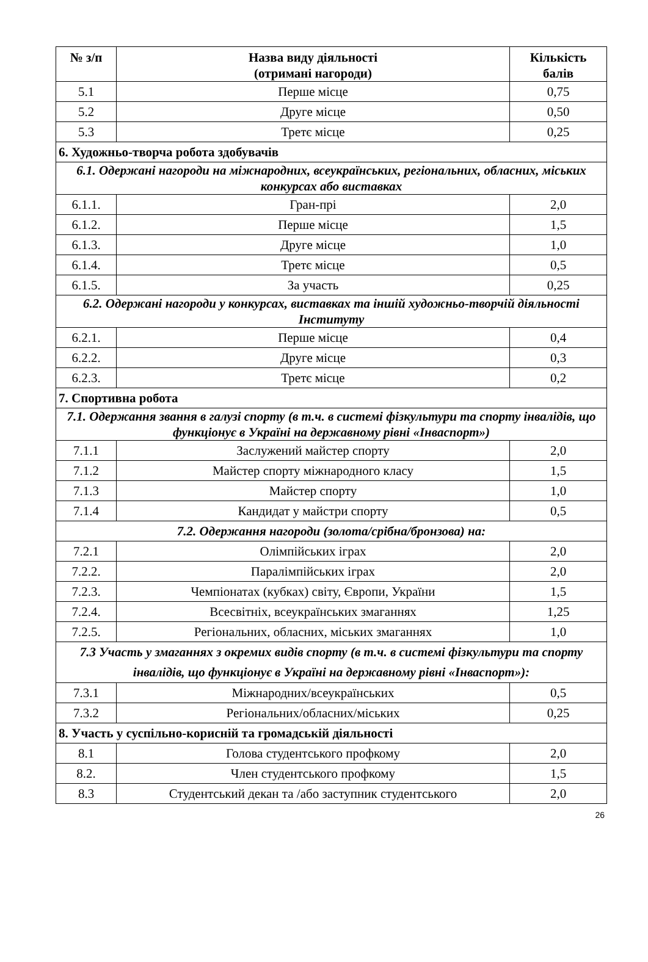| № з/п | Назва виду діяльності (отримані нагороди) | Кількість балів |
| --- | --- | --- |
| 5.1 | Перше місце | 0,75 |
| 5.2 | Друге місце | 0,50 |
| 5.3 | Третє місце | 0,25 |
| 6. Художньо-творча робота здобувачів | | |
| 6.1. Одержані нагороди на міжнародних, всеукраїнських, регіональних, обласних, міських конкурсах або виставках | | |
| 6.1.1. | Гран-прі | 2,0 |
| 6.1.2. | Перше місце | 1,5 |
| 6.1.3. | Друге місце | 1,0 |
| 6.1.4. | Третє місце | 0,5 |
| 6.1.5. | За участь | 0,25 |
| 6.2. Одержані нагороди у конкурсах, виставках та іншій художньо-творчій діяльності Інституту | | |
| 6.2.1. | Перше місце | 0,4 |
| 6.2.2. | Друге місце | 0,3 |
| 6.2.3. | Третє місце | 0,2 |
| 7. Спортивна робота | | |
| 7.1. Одержання звання в галузі спорту (в т.ч. в системі фізкультури та спорту інвалідів, що функціонує в Україні на державному рівні «Інваспорт») | | |
| 7.1.1 | Заслужений майстер спорту | 2,0 |
| 7.1.2 | Майстер спорту міжнародного класу | 1,5 |
| 7.1.3 | Майстер спорту | 1,0 |
| 7.1.4 | Кандидат у майстри спорту | 0,5 |
| 7.2. Одержання нагороди (золота/срібна/бронзова) на: | | |
| 7.2.1 | Олімпійських іграх | 2,0 |
| 7.2.2. | Паралімпійських іграх | 2,0 |
| 7.2.3. | Чемпіонатах (кубках) світу, Європи, України | 1,5 |
| 7.2.4. | Всесвітніх, всеукраїнських змаганнях | 1,25 |
| 7.2.5. | Регіональних, обласних, міських змаганнях | 1,0 |
| 7.3 Участь у змаганнях з окремих видів спорту (в т.ч. в системі фізкультури та спорту інвалідів, що функціонує в Україні на державному рівні «Інваспорт»): | | |
| 7.3.1 | Міжнародних/всеукраїнських | 0,5 |
| 7.3.2 | Регіональних/обласних/міських | 0,25 |
| 8. Участь у суспільно-корисній та громадській діяльності | | |
| 8.1 | Голова студентського профкому | 2,0 |
| 8.2. | Член студентського профкому | 1,5 |
| 8.3 | Студентський декан та /або заступник студентського | 2,0 |
26